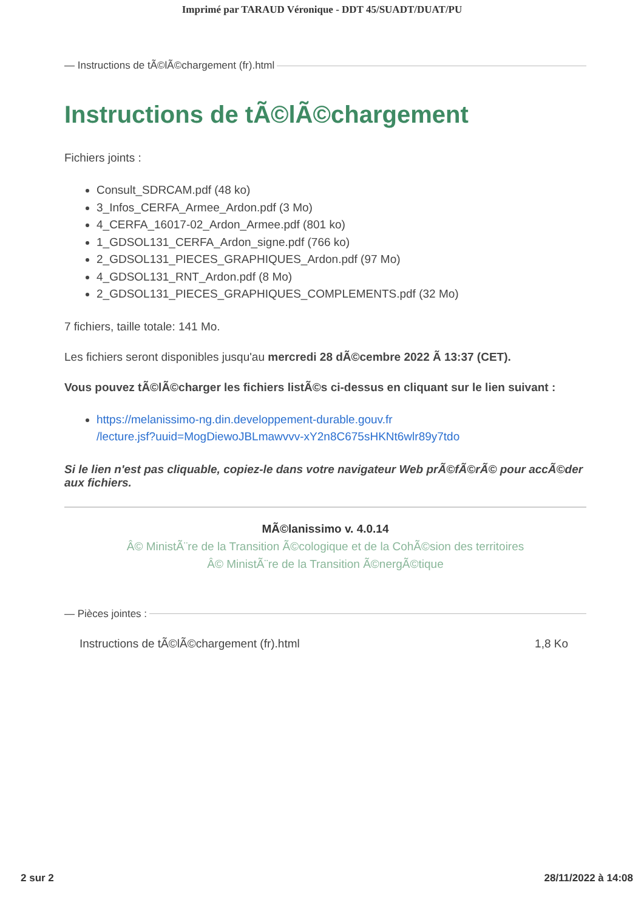Imprimé par TARAUD Véronique - DDT 45/SUADT/DUAT/PU
— Instructions de tÃ©lÃ©chargement (fr).html
Instructions de tÃ©lÃ©chargement
Fichiers joints :
Consult_SDRCAM.pdf (48 ko)
3_Infos_CERFA_Armee_Ardon.pdf (3 Mo)
4_CERFA_16017-02_Ardon_Armee.pdf (801 ko)
1_GDSOL131_CERFA_Ardon_signe.pdf (766 ko)
2_GDSOL131_PIECES_GRAPHIQUES_Ardon.pdf (97 Mo)
4_GDSOL131_RNT_Ardon.pdf (8 Mo)
2_GDSOL131_PIECES_GRAPHIQUES_COMPLEMENTS.pdf (32 Mo)
7 fichiers, taille totale: 141 Mo.
Les fichiers seront disponibles jusqu'au mercredi 28 dÃ©cembre 2022 Ã 13:37 (CET).
Vous pouvez tÃ©lÃ©charger les fichiers listÃ©s ci-dessus en cliquant sur le lien suivant :
https://melanissimo-ng.din.developpement-durable.gouv.fr
/lecture.jsf?uuid=MogDiewoJBLmawvvv-xY2n8C675sHKNt6wlr89y7tdo
Si le lien n'est pas cliquable, copiez-le dans votre navigateur Web prÃ©fÃ©rÃ© pour accÃ©der aux fichiers.
MÃ©lanissimo v. 4.0.14
Â© MinistÃ¨re de la Transition Ã©cologique et de la CohÃ©sion des territoires
Â© MinistÃ¨re de la Transition Ã©nergÃ©tique
— Pièces jointes :
Instructions de tÃ©lÃ©chargement (fr).html 1,8 Ko
2 sur 2 28/11/2022 à 14:08